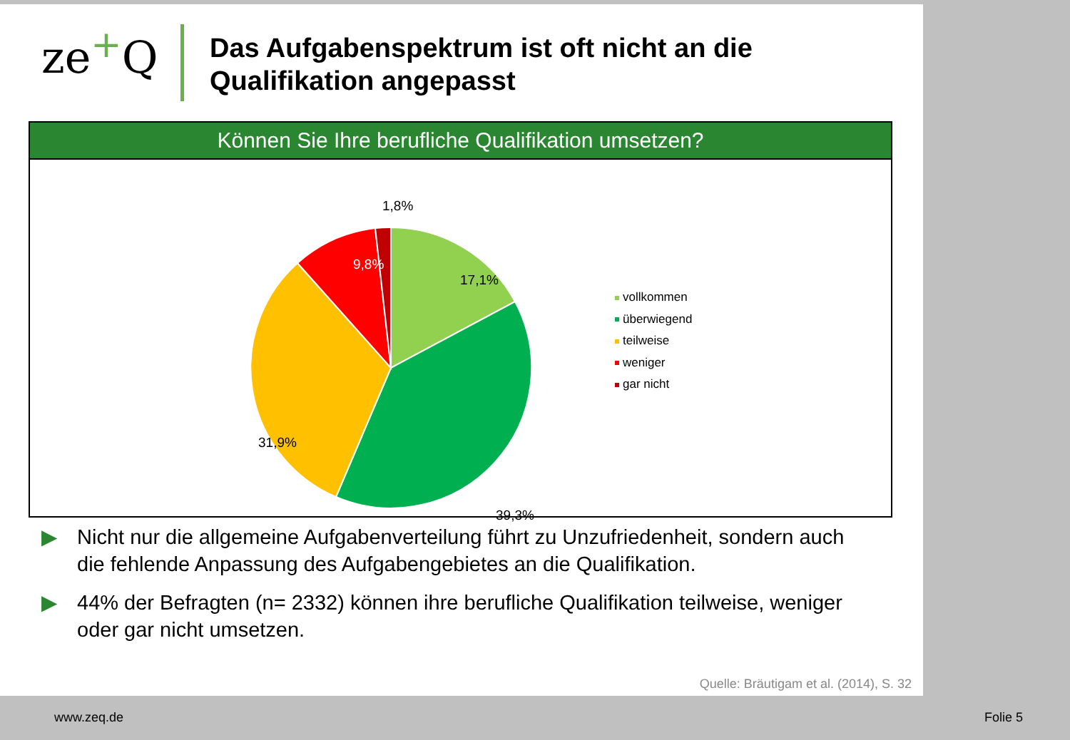ze<sup>+</sup>Q
Das Aufgabenspektrum ist oft nicht an die
Qualifikation angepasst
Können Sie Ihre berufliche Qualifikation umsetzen?
1,8%
9,8%
17,1%
31,9%
39,3%
vollkommen
überwiegend
teilweise
weniger
gar nicht
▶ Nicht nur die allgemeine Aufgabenverteilung führt zu Unzufriedenheit, sondern auch die fehlende Anpassung des Aufgabengebietes an die Qualifikation.
▶ 44% der Befragten (n= 2332) können ihre berufliche Qualifikation teilweise, weniger oder gar nicht umsetzen.
Quelle: Bräutigam et al. (2014), S. 32
www.zeq.de Folie 5